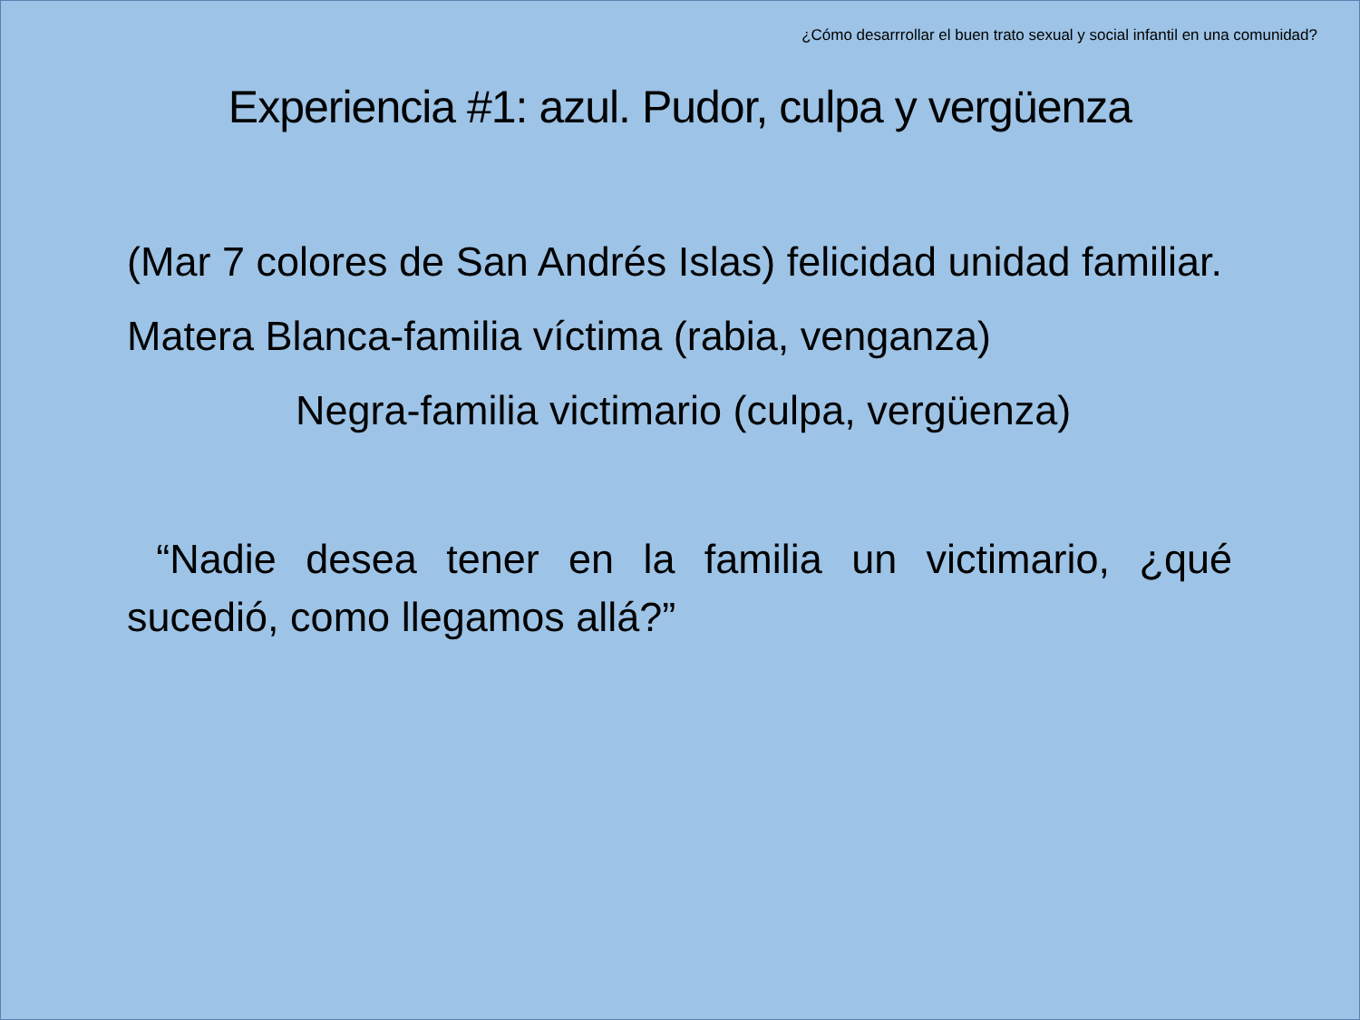¿Cómo desarrrollar el buen trato sexual y social infantil en una comunidad?
Experiencia #1: azul. Pudor, culpa y vergüenza
(Mar 7 colores de San Andrés Islas) felicidad unidad familiar.
Matera Blanca-familia víctima (rabia, venganza)
Negra-familia victimario (culpa, vergüenza)
“Nadie desea tener en la familia un victimario, ¿qué sucedió, como llegamos allá?”